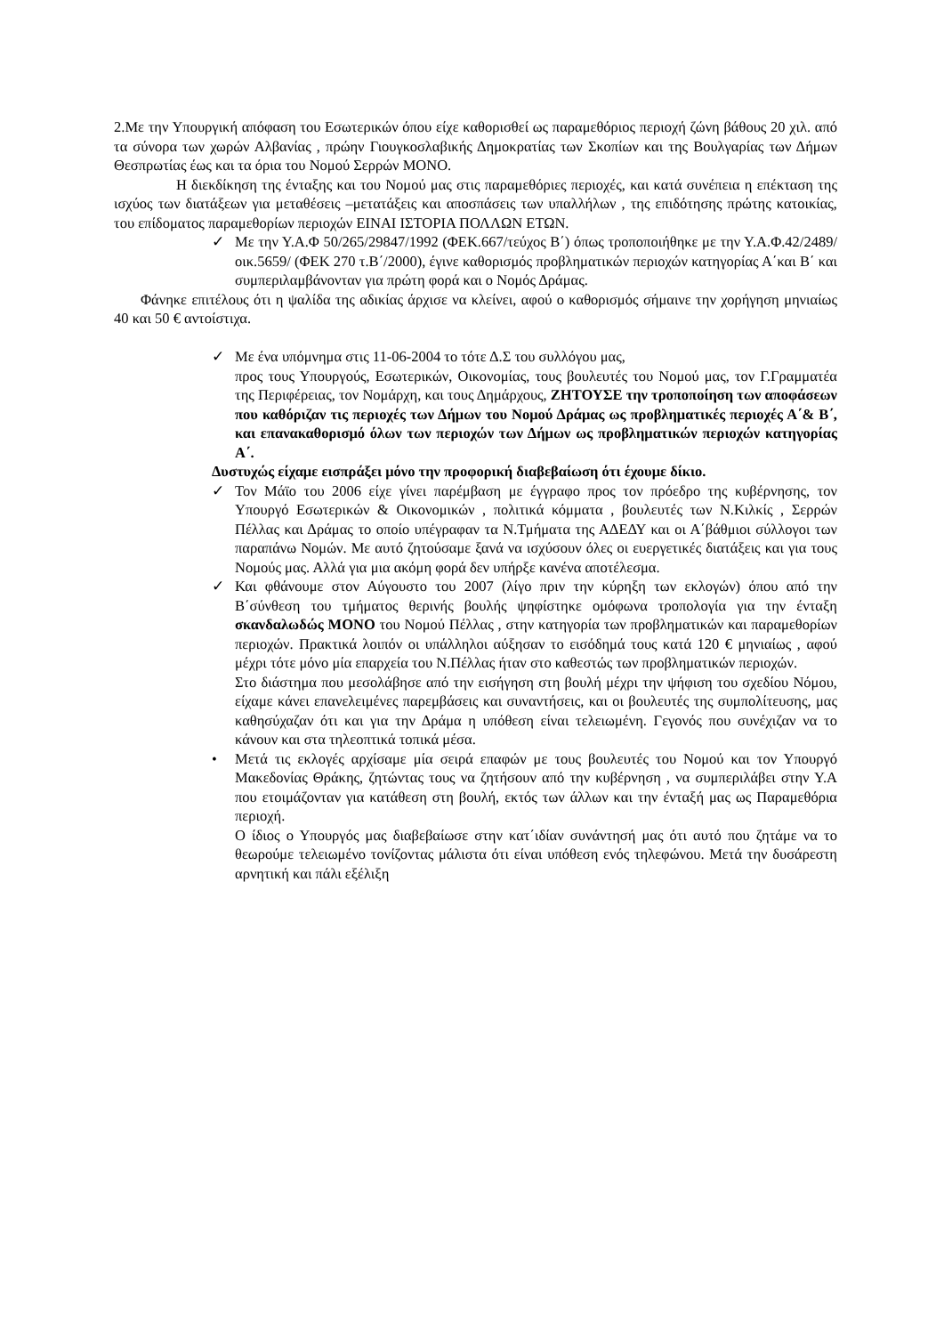2.Με την Υπουργική απόφαση του Εσωτερικών όπου είχε καθορισθεί ως παραμεθόριος περιοχή ζώνη βάθους 20 χιλ. από τα σύνορα των χωρών Αλβανίας , πρώην Γιουγκοσλαβικής Δημοκρατίας των Σκοπίων και της Βουλγαρίας των Δήμων Θεσπρωτίας έως και τα όρια του Νομού Σερρών ΜΟΝΟ.
Η διεκδίκηση της ένταξης και του Νομού μας στις παραμεθόριες περιοχές, και κατά συνέπεια η επέκταση της ισχύος των διατάξεων για μεταθέσεις –μετατάξεις και αποσπάσεις των υπαλλήλων , της επιδότησης πρώτης κατοικίας, του επίδοματος παραμεθορίων περιοχών ΕΙΝΑΙ ΙΣΤΟΡΙΑ ΠΟΛΛΩΝ ΕΤΩΝ.
✓ Με την Υ.Α.Φ 50/265/29847/1992 (ΦΕΚ.667/τεύχος Β΄) όπως τροποποιήθηκε με την Υ.Α.Φ.42/2489/οικ.5659/ (ΦΕΚ 270 τ.Β΄/2000), έγινε καθορισμός προβληματικών περιοχών κατηγορίας Α΄και Β΄ και συμπεριλαμβάνονταν για πρώτη φορά και ο Νομός Δράμας.
Φάνηκε επιτέλους ότι η ψαλίδα της αδικίας άρχισε να κλείνει, αφού ο καθορισμός σήμαινε την χορήγηση μηνιαίως 40 και 50 € αντοίστιχα.
✓ Με ένα υπόμνημα στις 11-06-2004 το τότε Δ.Σ του συλλόγου μας,
προς τους Υπουργούς, Εσωτερικών, Οικονομίας, τους βουλευτές του Νομού μας, τον Γ.Γραμματέα της Περιφέρειας, τον Νομάρχη, και τους Δημάρχους, ΖΗΤΟΥΣΕ την τροποποίηση των αποφάσεων που καθόριζαν τις περιοχές των Δήμων του Νομού Δράμας ως προβληματικές περιοχές Α΄& Β΄, και επανακαθορισμό όλων των περιοχών των Δήμων ως προβληματικών περιοχών κατηγορίας Α΄.
Δυστυχώς είχαμε εισπράξει μόνο την προφορική διαβεβαίωση ότι έχουμε δίκιο.
✓ Τον Μάϊο του 2006 είχε γίνει παρέμβαση με έγγραφο προς τον πρόεδρο της κυβέρνησης, τον Υπουργό Εσωτερικών & Οικονομικών , πολιτικά κόμματα , βουλευτές των Ν.Κιλκίς , Σερρών Πέλλας και Δράμας το οποίο υπέγραφαν τα Ν.Τμήματα της ΑΔΕΔΥ και οι Α΄βάθμιοι σύλλογοι των παραπάνω Νομών. Με αυτό ζητούσαμε ξανά να ισχύσουν όλες οι ευεργετικές διατάξεις και για τους Νομούς μας. Αλλά για μια ακόμη φορά δεν υπήρξε κανένα αποτέλεσμα.
✓ Και φθάνουμε στον Αύγουστο του 2007 (λίγο πριν την κύρηξη των εκλογών) όπου από την Β΄σύνθεση του τμήματος θερινής βουλής ψηφίστηκε ομόφωνα τροπολογία για την ένταξη σκανδαλωδώς ΜΟΝΟ του Νομού Πέλλας , στην κατηγορία των προβληματικών και παραμεθορίων περιοχών. Πρακτικά λοιπόν οι υπάλληλοι αύξησαν το εισόδημά τους κατά 120 € μηνιαίως , αφού μέχρι τότε μόνο μία επαρχεία του Ν.Πέλλας ήταν στο καθεστώς των προβληματικών περιοχών.
Στο διάστημα που μεσολάβησε από την εισήγηση στη βουλή μέχρι την ψήφιση του σχεδίου Νόμου, είχαμε κάνει επανελειμένες παρεμβάσεις και συναντήσεις, και οι βουλευτές της συμπολίτευσης, μας καθησύχαζαν ότι και για την Δράμα η υπόθεση είναι τελειωμένη. Γεγονός που συνέχιζαν να το κάνουν και στα τηλεοπτικά τοπικά μέσα.
• Μετά τις εκλογές αρχίσαμε μία σειρά επαφών με τους βουλευτές του Νομού και τον Υπουργό Μακεδονίας Θράκης, ζητώντας τους να ζητήσουν από την κυβέρνηση , να συμπεριλάβει στην Υ.Α που ετοιμάζονταν για κατάθεση στη βουλή, εκτός των άλλων και την ένταξή μας ως Παραμεθόρια περιοχή.
Ο ίδιος ο Υπουργός μας διαβεβαίωσε στην κατ΄ιδίαν συνάντησή μας ότι αυτό που ζητάμε να το θεωρούμε τελειωμένο τονίζοντας μάλιστα ότι είναι υπόθεση ενός τηλεφώνου. Μετά την δυσάρεστη αρνητική και πάλι εξέλιξη